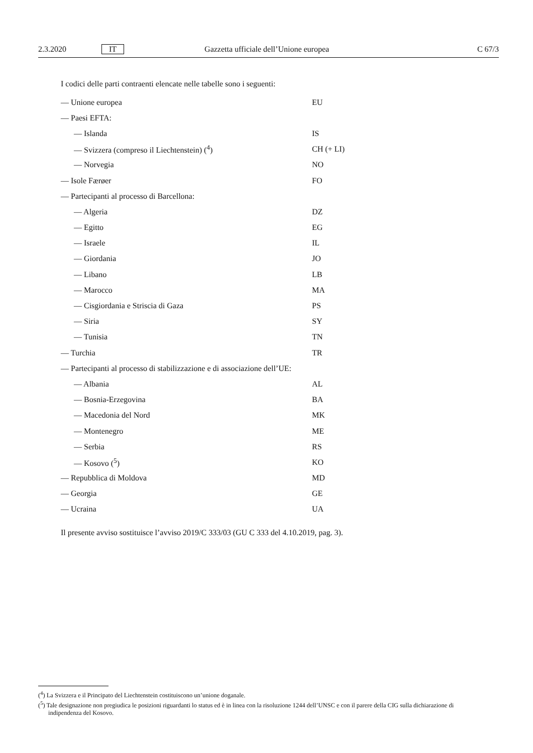2.3.2020 IT Gazzetta ufficiale dell’Unione europea C 67/3
I codici delle parti contraenti elencate nelle tabelle sono i seguenti:
— Unione europea EU
— Paesi EFTA:
— Islanda IS
— Svizzera (compreso il Liechtenstein) (<sup>4</sup>) CH (+ LI)
— Norvegia NO
— Isole Færøer FO
— Partecipanti al processo di Barcellona:
— Algeria DZ
— Egitto EG
— Israele IL
— Giordania JO
— Libano LB
— Marocco MA
— Cisgiordania e Striscia di Gaza PS
— Siria SY
— Tunisia TN
— Turchia TR
— Partecipanti al processo di stabilizzazione e di associazione dell’UE:
— Albania AL
— Bosnia-Erzegovina BA
— Macedonia del Nord MK
— Montenegro ME
— Serbia RS
— Kosovo (<sup>5</sup>) KO
— Repubblica di Moldova MD
— Georgia GE
— Ucraina UA
Il presente avviso sostituisce l’avviso 2019/C 333/03 (GU C 333 del 4.10.2019, pag. 3).
(<sup>4</sup>) La Svizzera e il Principato del Liechtenstein costituiscono un’unione doganale.
(<sup>5</sup>) Tale designazione non pregiudica le posizioni riguardanti lo status ed è in linea con la risoluzione 1244 dell’UNSC e con il parere della CIG sulla dichiarazione di indipendenza del Kosovo.